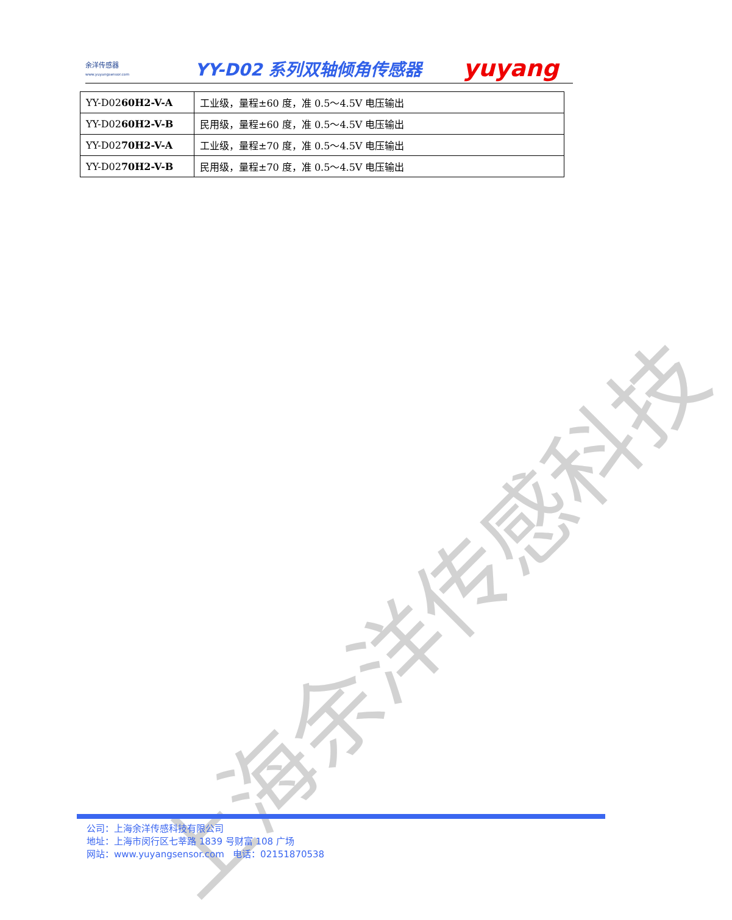余洋传感器
www.yuyangsensor.com
YY-D02 系列双轴倾角传感器
yuyang
| YY-D02 60H2-V-A | 工业级，量程±60 度，准 0.5～4.5V 电压输出 |
| YY-D02 60H2-V-B | 民用级，量程±60 度，准 0.5～4.5V 电压输出 |
| YY-D02 70H2-V-A | 工业级，量程±70 度，准 0.5～4.5V 电压输出 |
| YY-D02 70H2-V-B | 民用级，量程±70 度，准 0.5～4.5V 电压输出 |
上海余洋传感科技
公司：上海余洋传感科技有限公司
地址：上海市闵行区七莘路 1839 号财富 108 广场
网站：www.yuyangsensor.com 电话：02151870538